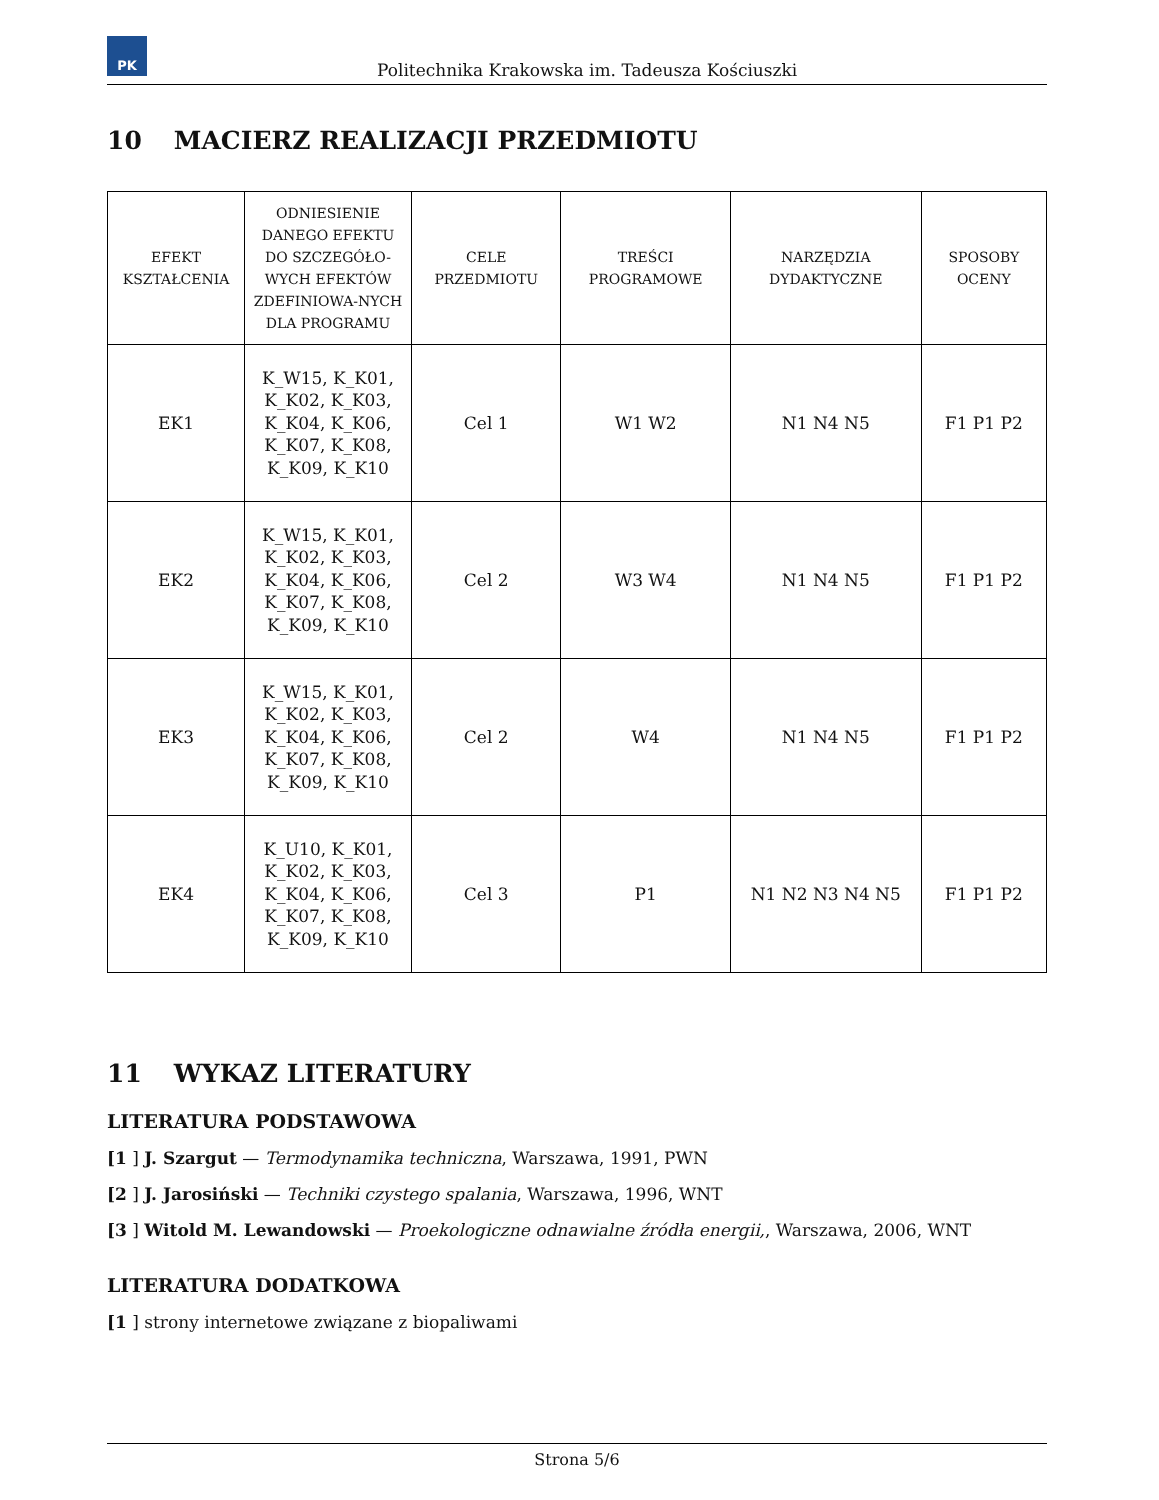PK
Politechnika Krakowska im. Tadeusza Kościuszki
10 MACIERZ REALIZACJI PRZEDMIOTU
| EFEKT KSZTAŁCENIA | ODNIESIENIE DANEGO EFEKTU DO SZCZEGÓŁO-WYCH EFEKTÓW ZDEFINIOWA-NYCH DLA PROGRAMU | CELE PRZEDMIOTU | TREŚCI PROGRAMOWE | NARZĘDZIA DYDAKTYCZNE | SPOSOBY OCENY |
| --- | --- | --- | --- | --- | --- |
| EK1 | K_W15, K_K01, K_K02, K_K03, K_K04, K_K06, K_K07, K_K08, K_K09, K_K10 | Cel 1 | W1 W2 | N1 N4 N5 | F1 P1 P2 |
| EK2 | K_W15, K_K01, K_K02, K_K03, K_K04, K_K06, K_K07, K_K08, K_K09, K_K10 | Cel 2 | W3 W4 | N1 N4 N5 | F1 P1 P2 |
| EK3 | K_W15, K_K01, K_K02, K_K03, K_K04, K_K06, K_K07, K_K08, K_K09, K_K10 | Cel 2 | W4 | N1 N4 N5 | F1 P1 P2 |
| EK4 | K_U10, K_K01, K_K02, K_K03, K_K04, K_K06, K_K07, K_K08, K_K09, K_K10 | Cel 3 | P1 | N1 N2 N3 N4 N5 | F1 P1 P2 |
11 WYKAZ LITERATURY
LITERATURA PODSTAWOWA
[1 ] J. Szargut — Termodynamika techniczna, Warszawa, 1991, PWN
[2 ] J. Jarosiński — Techniki czystego spalania, Warszawa, 1996, WNT
[3 ] Witold M. Lewandowski — Proekologiczne odnawialne źródła energii,, Warszawa, 2006, WNT
LITERATURA DODATKOWA
[1 ] strony internetowe związane z biopaliwami
Strona 5/6